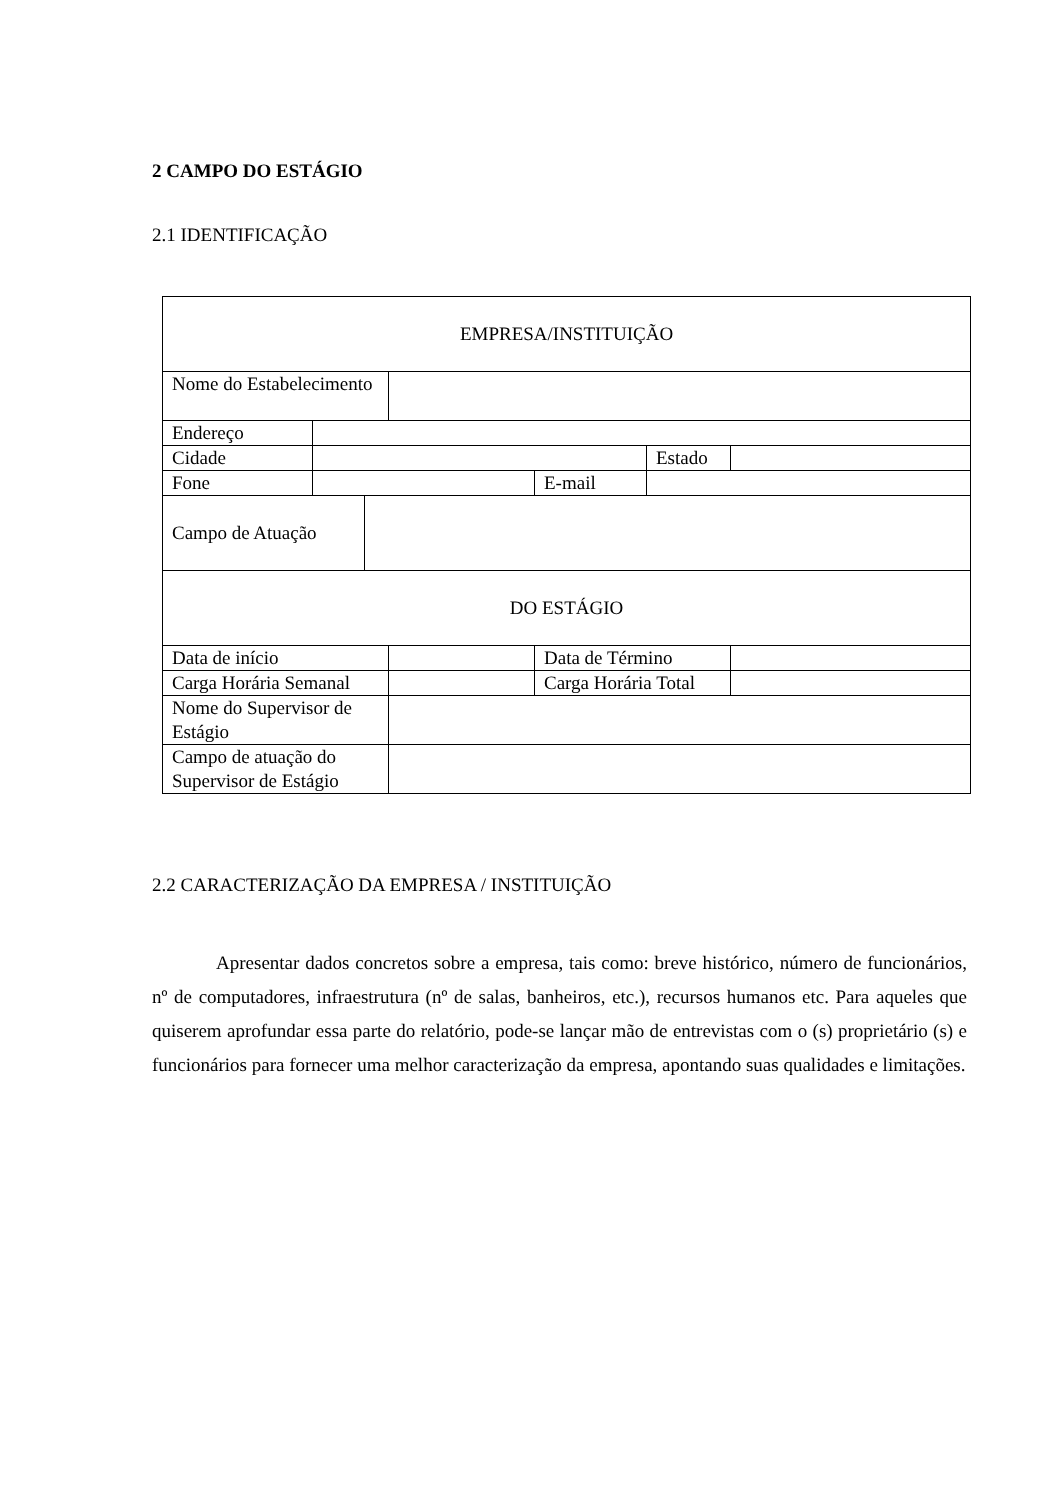2 CAMPO DO ESTÁGIO
2.1 IDENTIFICAÇÃO
| EMPRESA/INSTITUIÇÃO | | | | | | |
| Nome do Estabelecimento | | | | | | |
| Endereço | | | | | | |
| Cidade | | | | | Estado | |
| Fone | | | | E-mail | | |
| Campo de Atuação | | | | | | |
| DO ESTÁGIO | | | | | | |
| Data de início | | | | Data de Término | | |
| Carga Horária Semanal | | | | Carga Horária Total | | |
| Nome do Supervisor de Estágio | | | | | | |
| Campo de atuação do Supervisor de Estágio | | | | | | |
2.2 CARACTERIZAÇÃO DA EMPRESA / INSTITUIÇÃO
Apresentar dados concretos sobre a empresa, tais como: breve histórico, número de funcionários, nº de computadores, infraestrutura (nº de salas, banheiros, etc.), recursos humanos etc. Para aqueles que quiserem aprofundar essa parte do relatório, pode-se lançar mão de entrevistas com o (s) proprietário (s) e funcionários para fornecer uma melhor caracterização da empresa, apontando suas qualidades e limitações.